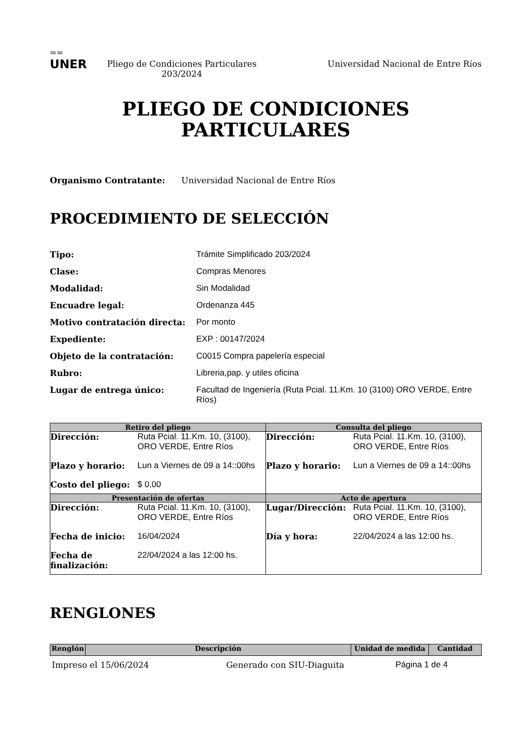≈≈
UNER
Pliego de Condiciones Particulares
203/2024
Universidad Nacional de Entre Ríos
PLIEGO DE CONDICIONES
PARTICULARES
Organismo Contratante: Universidad Nacional de Entre Ríos
PROCEDIMIENTO DE SELECCIÓN
Tipo: Trámite Simplificado 203/2024 Clase: Compras Menores Modalidad: Sin Modalidad Encuadre legal: Ordenanza 445 Motivo contratación directa: Por monto Expediente: EXP : 00147/2024 Objeto de la contratación: C0015 Compra papelería especial Rubro: Libreria,pap. y utiles oficina Lugar de entrega único: Facultad de Ingeniería (Ruta Pcial. 11.Km. 10 (3100) ORO VERDE, Entre Ríos)
| Retiro del pliego | Consulta del pliego |
| --- | --- |
| Dirección: Ruta Pcial. 11.Km. 10, (3100), ORO VERDE, Entre Ríos Plazo y horario: Lun a Viernes de 09 a 14::00hs Costo del pliego: $ 0,00 | Dirección: Ruta Pcial. 11.Km. 10, (3100), ORO VERDE, Entre Ríos Plazo y horario: Lun a Viernes de 09 a 14::00hs |
| Presentación de ofertas | Acto de apertura |
| Dirección: Ruta Pcial. 11.Km. 10, (3100), ORO VERDE, Entre Ríos Fecha de inicio: 16/04/2024 Fecha de finalización: 22/04/2024 a las 12:00 hs. | Lugar/Dirección: Ruta Pcial. 11.Km. 10, (3100), ORO VERDE, Entre Ríos Día y hora: 22/04/2024 a las 12:00 hs. |
RENGLONES
| Renglón | Descripción | Unidad de medida | Cantidad |
| --- | --- | --- | --- |
Impreso el 15/06/2024 Generado con SIU-Diaguita Página 1 de 4